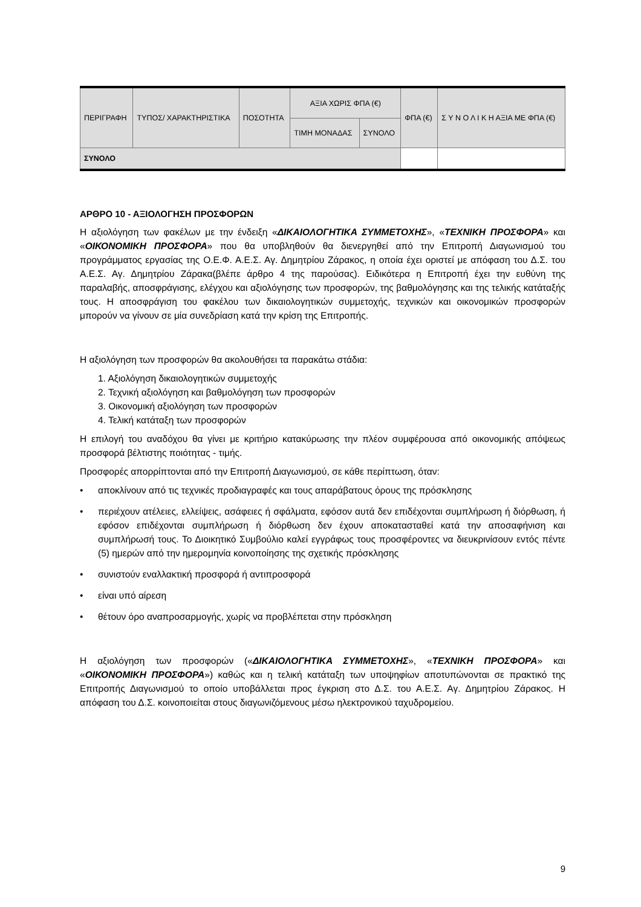| ΠΕΡΙΓΡΑΦΗ | ΤΥΠΟΣ/ ΧΑΡΑΚΤΗΡΙΣΤΙΚΑ | ΠΟΣΟΤΗΤΑ | ΑΞΙΑ ΧΩΡΙΣ ΦΠΑ (€) | | ΦΠΑ (€) | Σ Υ Ν Ο Λ Ι Κ Η ΑΞΙΑ ΜΕ ΦΠΑ (€) |
| --- | --- | --- | --- | --- | --- | --- |
| | | | ΤΙΜΗ ΜΟΝΑΔΑΣ | ΣΥΝΟΛΟ | | |
| ΣΥΝΟΛΟ | | | | | | |
ΑΡΘΡΟ 10 - ΑΞΙΟΛΟΓΗΣΗ ΠΡΟΣΦΟΡΩΝ
Η αξιολόγηση των φακέλων με την ένδειξη «ΔΙΚΑΙΟΛΟΓΗΤΙΚΑ ΣΥΜΜΕΤΟΧΗΣ», «ΤΕΧΝΙΚΗ ΠΡΟΣΦΟΡΑ» και «ΟΙΚΟΝΟΜΙΚΗ ΠΡΟΣΦΟΡΑ» που θα υποβληθούν θα διενεργηθεί από την Επιτροπή Διαγωνισμού του προγράμματος εργασίας της Ο.Ε.Φ. Α.Ε.Σ. Αγ. Δημητρίου Ζάρακος, η οποία έχει οριστεί με απόφαση του Δ.Σ. του Α.Ε.Σ. Αγ. Δημητρίου Ζάρακα(βλέπε άρθρο 4 της παρούσας). Ειδικότερα η Επιτροπή έχει την ευθύνη της παραλαβής, αποσφράγισης, ελέγχου και αξιολόγησης των προσφορών, της βαθμολόγησης και της τελικής κατάταξής τους. Η αποσφράγιση του φακέλου των δικαιολογητικών συμμετοχής, τεχνικών και οικονομικών προσφορών μπορούν να γίνουν σε μία συνεδρίαση κατά την κρίση της Επιτροπής.
Η αξιολόγηση των προσφορών θα ακολουθήσει τα παρακάτω στάδια:
1. Αξιολόγηση δικαιολογητικών συμμετοχής
2. Τεχνική αξιολόγηση και βαθμολόγηση των προσφορών
3. Οικονομική αξιολόγηση των προσφορών
4. Τελική κατάταξη των προσφορών
Η επιλογή του αναδόχου θα γίνει με κριτήριο κατακύρωσης την πλέον συμφέρουσα από οικονομικής απόψεως προσφορά βέλτιστης ποιότητας - τιμής.
Προσφορές απορρίπτονται από την Επιτροπή Διαγωνισμού, σε κάθε περίπτωση, όταν:
• αποκλίνουν από τις τεχνικές προδιαγραφές και τους απαράβατους όρους της πρόσκλησης
• περιέχουν ατέλειες, ελλείψεις, ασάφειες ή σφάλματα, εφόσον αυτά δεν επιδέχονται συμπλήρωση ή διόρθωση, ή εφόσον επιδέχονται συμπλήρωση ή διόρθωση δεν έχουν αποκατασταθεί κατά την αποσαφήνιση και συμπλήρωσή τους. Το Διοικητικό Συμβούλιο καλεί εγγράφως τους προσφέροντες να διευκρινίσουν εντός πέντε (5) ημερών από την ημερομηνία κοινοποίησης της σχετικής πρόσκλησης
• συνιστούν εναλλακτική προσφορά ή αντιπροσφορά
• είναι υπό αίρεση
• θέτουν όρο αναπροσαρμογής, χωρίς να προβλέπεται στην πρόσκληση
Η αξιολόγηση των προσφορών («ΔΙΚΑΙΟΛΟΓΗΤΙΚΑ ΣΥΜΜΕΤΟΧΗΣ», «ΤΕΧΝΙΚΗ ΠΡΟΣΦΟΡΑ» και «ΟΙΚΟΝΟΜΙΚΗ ΠΡΟΣΦΟΡΑ») καθώς και η τελική κατάταξη των υποψηφίων αποτυπώνονται σε πρακτικό της Επιτροπής Διαγωνισμού το οποίο υποβάλλεται προς έγκριση στο Δ.Σ. του Α.Ε.Σ. Αγ. Δημητρίου Ζάρακος. Η απόφαση του Δ.Σ. κοινοποιείται στους διαγωνιζόμενους μέσω ηλεκτρονικού ταχυδρομείου.
9